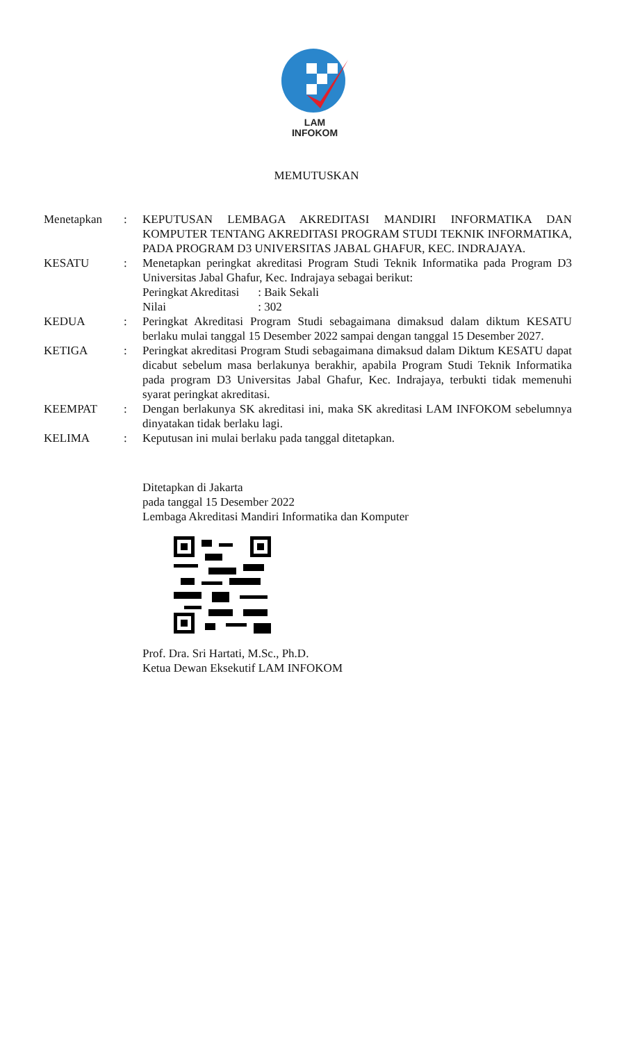LAM
INFOKOM
MEMUTUSKAN
| Menetapkan | : | KEPUTUSAN LEMBAGA AKREDITASI MANDIRI INFORMATIKA DAN KOMPUTER TENTANG AKREDITASI PROGRAM STUDI TEKNIK INFORMATIKA, PADA PROGRAM D3 UNIVERSITAS JABAL GHAFUR, KEC. INDRAJAYA. |
| KESATU | : | Menetapkan peringkat akreditasi Program Studi Teknik Informatika pada Program D3 Universitas Jabal Ghafur, Kec. Indrajaya sebagai berikut: Peringkat Akreditasi : Baik Sekali Nilai : 302 |
| KEDUA | : | Peringkat Akreditasi Program Studi sebagaimana dimaksud dalam diktum KESATU berlaku mulai tanggal 15 Desember 2022 sampai dengan tanggal 15 Desember 2027. |
| KETIGA | : | Peringkat akreditasi Program Studi sebagaimana dimaksud dalam Diktum KESATU dapat dicabut sebelum masa berlakunya berakhir, apabila Program Studi Teknik Informatika pada program D3 Universitas Jabal Ghafur, Kec. Indrajaya, terbukti tidak memenuhi syarat peringkat akreditasi. |
| KEEMPAT | : | Dengan berlakunya SK akreditasi ini, maka SK akreditasi LAM INFOKOM sebelumnya dinyatakan tidak berlaku lagi. |
| KELIMA | : | Keputusan ini mulai berlaku pada tanggal ditetapkan. |
Ditetapkan di Jakarta
pada tanggal 15 Desember 2022
Lembaga Akreditasi Mandiri Informatika dan Komputer Prof. Dra. Sri Hartati, M.Sc., Ph.D.
Ketua Dewan Eksekutif LAM INFOKOM